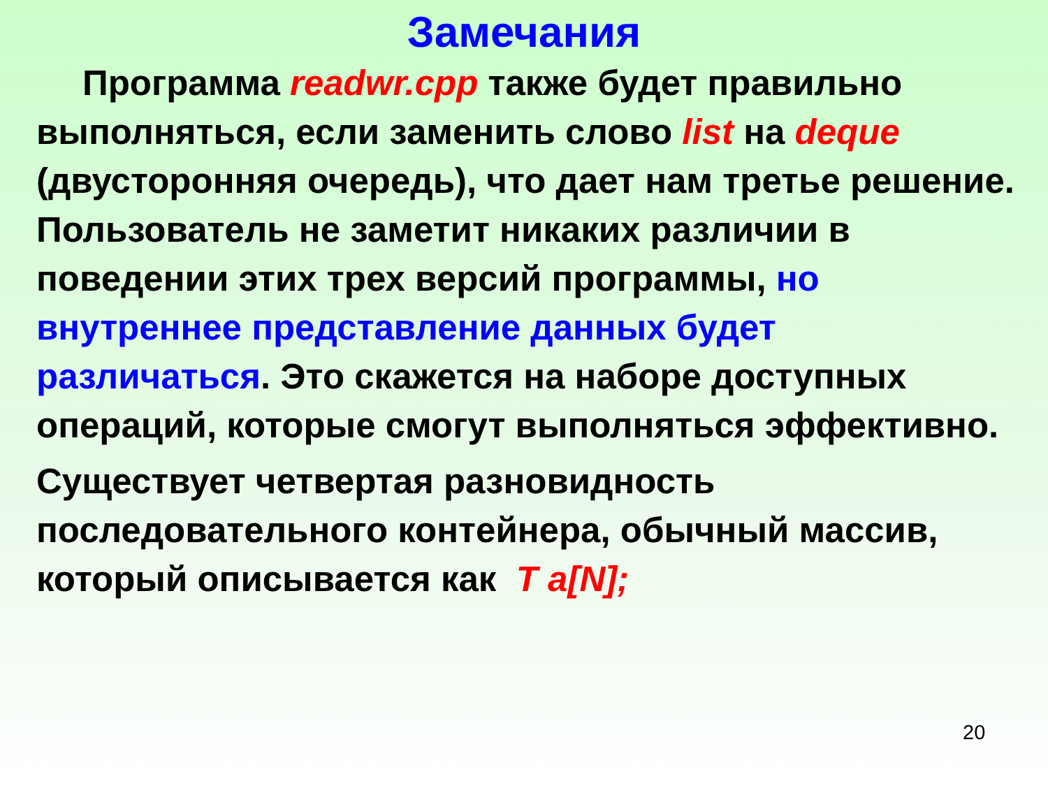Замечания
Программа readwr.cpp также будет правильно выполняться, если заменить слово list на deque (двусторонняя очередь), что дает нам третье решение. Пользователь не заметит никаких различии в поведении этих трех версий программы, но внутреннее представление данных будет различаться. Это скажется на наборе доступных операций, которые смогут выполняться эффективно.
Существует четвертая разновидность последовательного контейнера, обычный массив, который описывается как T a[N];
20